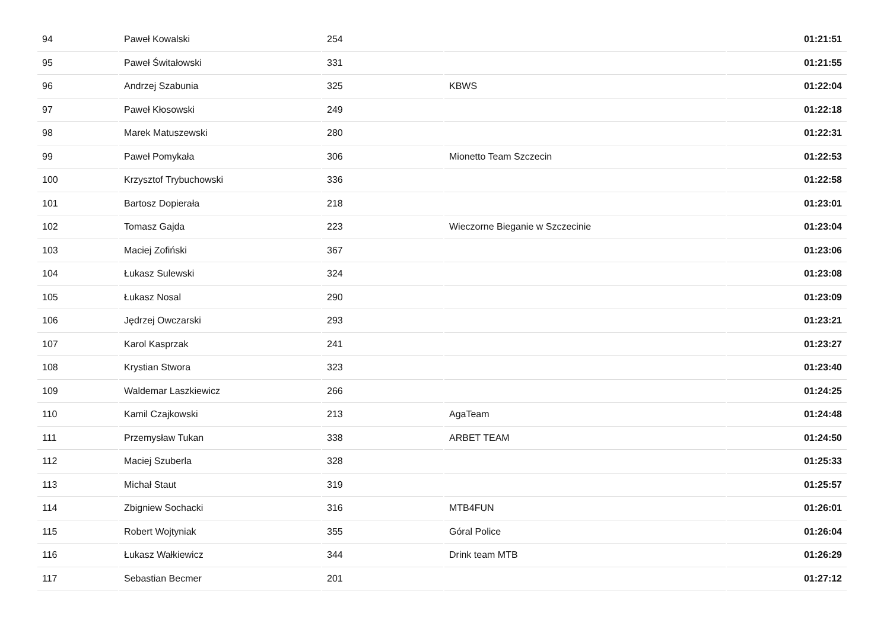| 94 | Paweł Kowalski | 254 | | 01:21:51 |
| 95 | Paweł Świtałowski | 331 | | 01:21:55 |
| 96 | Andrzej Szabunia | 325 | KBWS | 01:22:04 |
| 97 | Paweł Kłosowski | 249 | | 01:22:18 |
| 98 | Marek Matuszewski | 280 | | 01:22:31 |
| 99 | Paweł Pomykała | 306 | Mionetto Team Szczecin | 01:22:53 |
| 100 | Krzysztof Trybuchowski | 336 | | 01:22:58 |
| 101 | Bartosz Dopierała | 218 | | 01:23:01 |
| 102 | Tomasz Gajda | 223 | Wieczorne Bieganie w Szczecinie | 01:23:04 |
| 103 | Maciej Zofiński | 367 | | 01:23:06 |
| 104 | Łukasz Sulewski | 324 | | 01:23:08 |
| 105 | Łukasz Nosal | 290 | | 01:23:09 |
| 106 | Jędrzej Owczarski | 293 | | 01:23:21 |
| 107 | Karol Kasprzak | 241 | | 01:23:27 |
| 108 | Krystian Stwora | 323 | | 01:23:40 |
| 109 | Waldemar Laszkiewicz | 266 | | 01:24:25 |
| 110 | Kamil Czajkowski | 213 | AgaTeam | 01:24:48 |
| 111 | Przemysław Tukan | 338 | ARBET TEAM | 01:24:50 |
| 112 | Maciej Szuberla | 328 | | 01:25:33 |
| 113 | Michał Staut | 319 | | 01:25:57 |
| 114 | Zbigniew Sochacki | 316 | MTB4FUN | 01:26:01 |
| 115 | Robert Wojtyniak | 355 | Góral Police | 01:26:04 |
| 116 | Łukasz Wałkiewicz | 344 | Drink team MTB | 01:26:29 |
| 117 | Sebastian Becmer | 201 | | 01:27:12 |